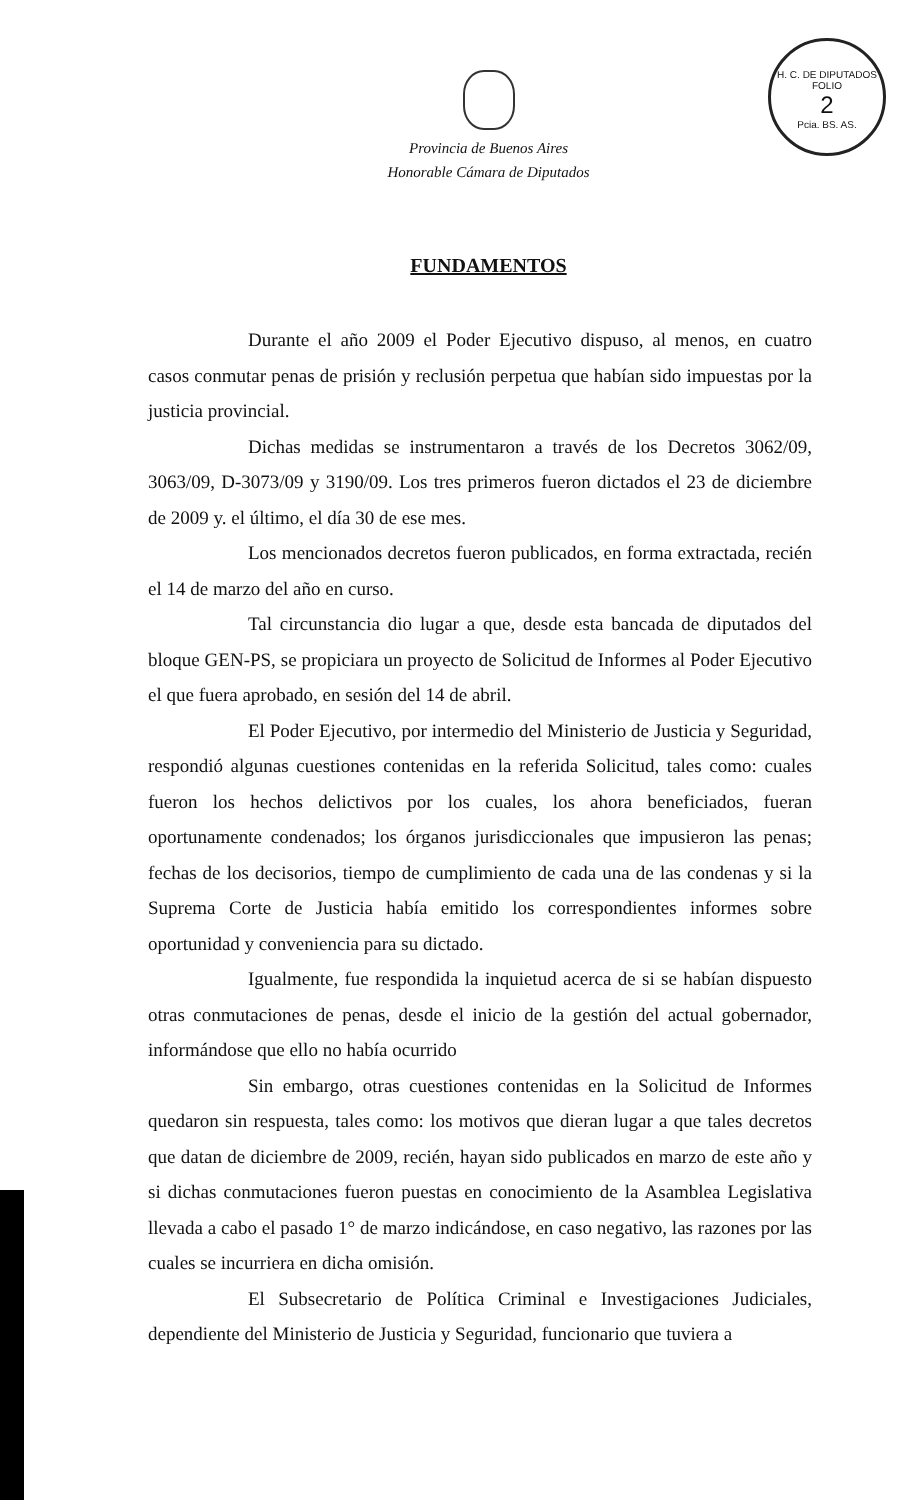H. C. DE DIPUTADOS
FOLIO
2
Pcia. BS. AS.
Provincia de Buenos Aires
Honorable Cámara de Diputados
FUNDAMENTOS
Durante el año 2009 el Poder Ejecutivo dispuso, al menos, en cuatro casos conmutar penas de prisión y reclusión perpetua que habían sido impuestas por la justicia provincial.
Dichas medidas se instrumentaron a través de los Decretos 3062/09, 3063/09, D-3073/09 y 3190/09. Los tres primeros fueron dictados el 23 de diciembre de 2009 y. el último, el día 30 de ese mes.
Los mencionados decretos fueron publicados, en forma extractada, recién el 14 de marzo del año en curso.
Tal circunstancia dio lugar a que, desde esta bancada de diputados del bloque GEN-PS, se propiciara un proyecto de Solicitud de Informes al Poder Ejecutivo el que fuera aprobado, en sesión del 14 de abril.
El Poder Ejecutivo, por intermedio del Ministerio de Justicia y Seguridad, respondió algunas cuestiones contenidas en la referida Solicitud, tales como: cuales fueron los hechos delictivos por los cuales, los ahora beneficiados, fueran oportunamente condenados; los órganos jurisdiccionales que impusieron las penas; fechas de los decisorios, tiempo de cumplimiento de cada una de las condenas y si la Suprema Corte de Justicia había emitido los correspondientes informes sobre oportunidad y conveniencia para su dictado.
Igualmente, fue respondida la inquietud acerca de si se habían dispuesto otras conmutaciones de penas, desde el inicio de la gestión del actual gobernador, informándose que ello no había ocurrido
Sin embargo, otras cuestiones contenidas en la Solicitud de Informes quedaron sin respuesta, tales como: los motivos que dieran lugar a que tales decretos que datan de diciembre de 2009, recién, hayan sido publicados en marzo de este año y si dichas conmutaciones fueron puestas en conocimiento de la Asamblea Legislativa llevada a cabo el pasado 1° de marzo indicándose, en caso negativo, las razones por las cuales se incurriera en dicha omisión.
El Subsecretario de Política Criminal e Investigaciones Judiciales, dependiente del Ministerio de Justicia y Seguridad, funcionario que tuviera a